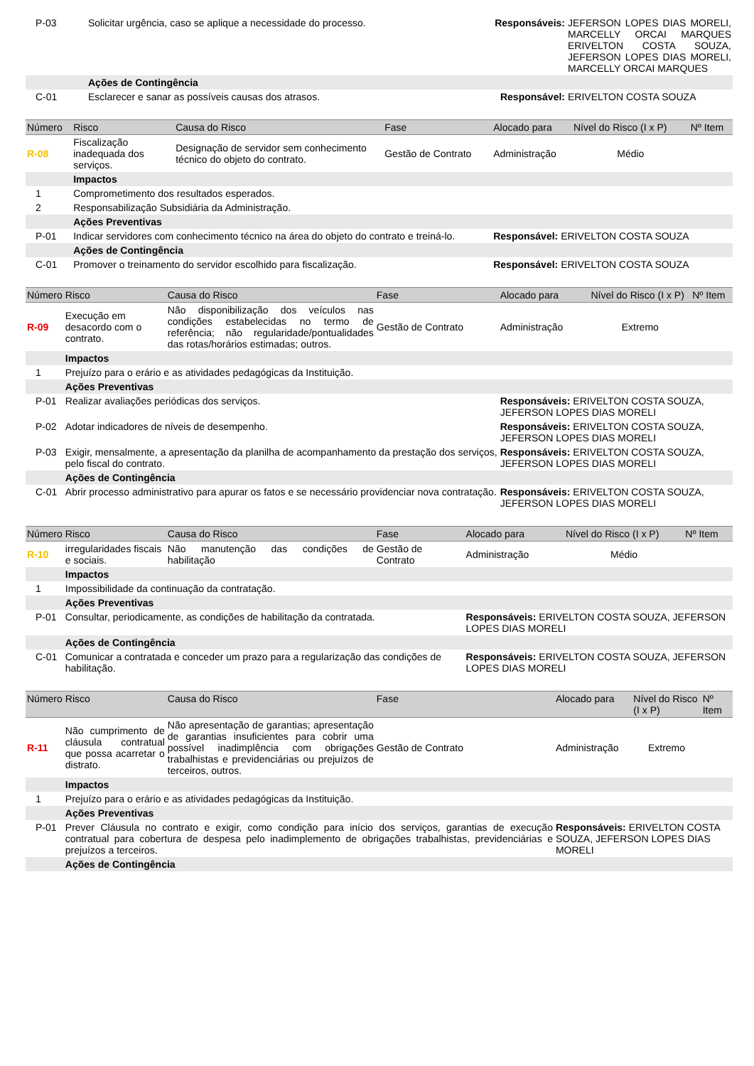| P-03 | Solicitar urgência, caso se aplique a necessidade do processo. | Responsáveis: | JEFERSON LOPES DIAS MORELI, MARCELLY ORCAI MARQUES ERIVELTON COSTA SOUZA, JEFERSON LOPES DIAS MORELI, MARCELLY ORCAI MARQUES |
| | Ações de Contingência | | |
| C-01 | Esclarecer e sanar as possíveis causas dos atrasos. | Responsável: | ERIVELTON COSTA SOUZA |
| Número | Risco | Causa do Risco | Fase | Alocado para | Nível do Risco (I x P) | Nº Item |
| --- | --- | --- | --- | --- | --- | --- |
| R-08 | Fiscalização inadequada dos serviços. | Designação de servidor sem conhecimento técnico do objeto do contrato. | Gestão de Contrato | Administração | Médio | |
| | Impactos | | | | | |
| 1 | Comprometimento dos resultados esperados. | | | | | |
| 2 | Responsabilização Subsidiária da Administração. | | | | | |
| | Ações Preventivas | | | | | |
| P-01 | Indicar servidores com conhecimento técnico na área do objeto do contrato e treiná-lo. | | | Responsável: ERIVELTON COSTA SOUZA | | |
| | Ações de Contingência | | | | | |
| C-01 | Promover o treinamento do servidor escolhido para fiscalização. | | | Responsável: ERIVELTON COSTA SOUZA | | |
| Número | Risco | Causa do Risco | Fase | Alocado para | Nível do Risco (I x P) | Nº Item |
| --- | --- | --- | --- | --- | --- | --- |
| R-09 | Execução em desacordo com o contrato. | Não disponibilização dos veículos nas condições estabelecidas no termo de referência; não regularidade/pontualidades das rotas/horários estimadas; outros. | Gestão de Contrato | Administração | Extremo | |
| | Impactos | | | | | |
| 1 | Prejuízo para o erário e as atividades pedagógicas da Instituição. | | | | | |
| | Ações Preventivas | | | | | |
| P-01 | Realizar avaliações periódicas dos serviços. | | | Responsáveis: ERIVELTON COSTA SOUZA, JEFERSON LOPES DIAS MORELI | | |
| P-02 | Adotar indicadores de níveis de desempenho. | | | Responsáveis: ERIVELTON COSTA SOUZA, JEFERSON LOPES DIAS MORELI | | |
| P-03 | Exigir, mensalmente, a apresentação da planilha de acompanhamento da prestação dos serviços, pelo fiscal do contrato. | | | Responsáveis: ERIVELTON COSTA SOUZA, JEFERSON LOPES DIAS MORELI | | |
| | Ações de Contingência | | | | | |
| C-01 | Abrir processo administrativo para apurar os fatos e se necessário providenciar nova contratação. | | | Responsáveis: ERIVELTON COSTA SOUZA, JEFERSON LOPES DIAS MORELI | | |
| Número | Risco | Causa do Risco | Fase | Alocado para | Nível do Risco (I x P) | Nº Item |
| --- | --- | --- | --- | --- | --- | --- |
| R-10 | irregularidades fiscais e sociais. | Não manutenção das condições de habilitação | Gestão de Contrato | Administração | Médio | |
| | Impactos | | | | | |
| 1 | Impossibilidade da continuação da contratação. | | | | | |
| | Ações Preventivas | | | | | |
| P-01 | Consultar, periodicamente, as condições de habilitação da contratada. | | | Responsáveis: ERIVELTON COSTA SOUZA, JEFERSON LOPES DIAS MORELI | | |
| | Ações de Contingência | | | | | |
| C-01 | Comunicar a contratada e conceder um prazo para a regularização das condições de habilitação. | | | Responsáveis: ERIVELTON COSTA SOUZA, JEFERSON LOPES DIAS MORELI | | |
| Número | Risco | Causa do Risco | Fase | Alocado para | Nível do Risco (I x P) | Nº Item |
| --- | --- | --- | --- | --- | --- | --- |
| R-11 | Não cumprimento de cláusula contratual que possa acarretar o distrato. | Não apresentação de garantias; apresentação de garantias insuficientes para cobrir uma possível inadimplência com obrigações trabalhistas e previdenciárias ou prejuízos de terceiros, outros. | Gestão de Contrato | Administração | Extremo | |
| | Impactos | | | | | |
| 1 | Prejuízo para o erário e as atividades pedagógicas da Instituição. | | | | | |
| | Ações Preventivas | | | | | |
| P-01 | Prever Cláusula no contrato e exigir, como condição para início dos serviços, garantias de execução contratual para cobertura de despesa pelo inadimplemento de obrigações trabalhistas, previdenciárias e prejuízos a terceiros. | | | Responsáveis: ERIVELTON COSTA SOUZA, JEFERSON LOPES DIAS MORELI | | |
| | Ações de Contingência | | | | | |